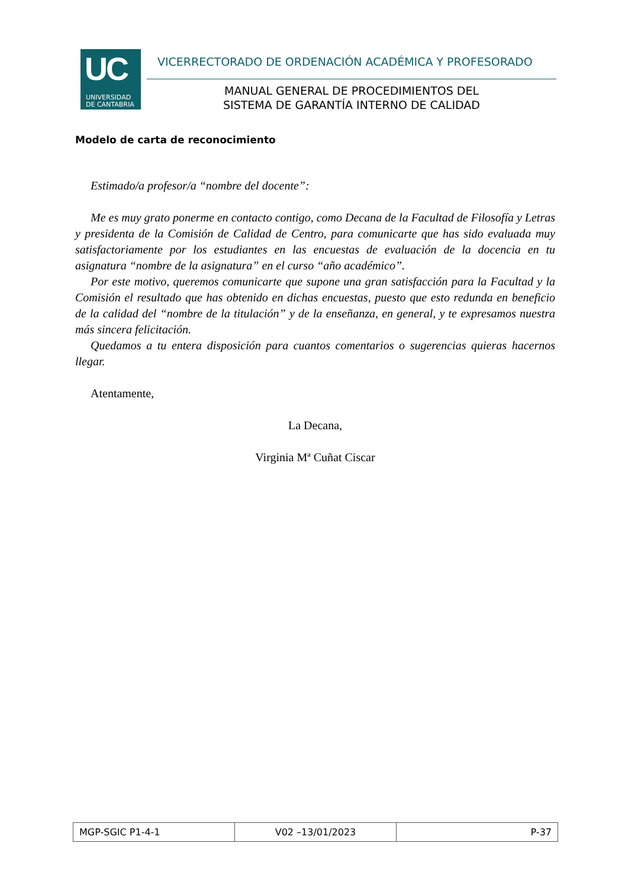UC
UNIVERSIDAD
DE CANTABRIA
VICERRECTORADO DE ORDENACIÓN ACADÉMICA Y PROFESORADO
MANUAL GENERAL DE PROCEDIMIENTOS DEL
SISTEMA DE GARANTÍA INTERNO DE CALIDAD
Modelo de carta de reconocimiento
Estimado/a profesor/a “nombre del docente”:
Me es muy grato ponerme en contacto contigo, como Decana de la Facultad de Filosofía y Letras y presidenta de la Comisión de Calidad de Centro, para comunicarte que has sido evaluada muy satisfactoriamente por los estudiantes en las encuestas de evaluación de la docencia en tu asignatura “nombre de la asignatura” en el curso “año académico”.
Por este motivo, queremos comunicarte que supone una gran satisfacción para la Facultad y la Comisión el resultado que has obtenido en dichas encuestas, puesto que esto redunda en beneficio de la calidad del “nombre de la titulación” y de la enseñanza, en general, y te expresamos nuestra más sincera felicitación.
Quedamos a tu entera disposición para cuantos comentarios o sugerencias quieras hacernos llegar.
Atentamente,
La Decana,
Virginia Mª Cuñat Ciscar
| MGP-SGIC P1-4-1 | V02 –13/01/2023 | P-37 |